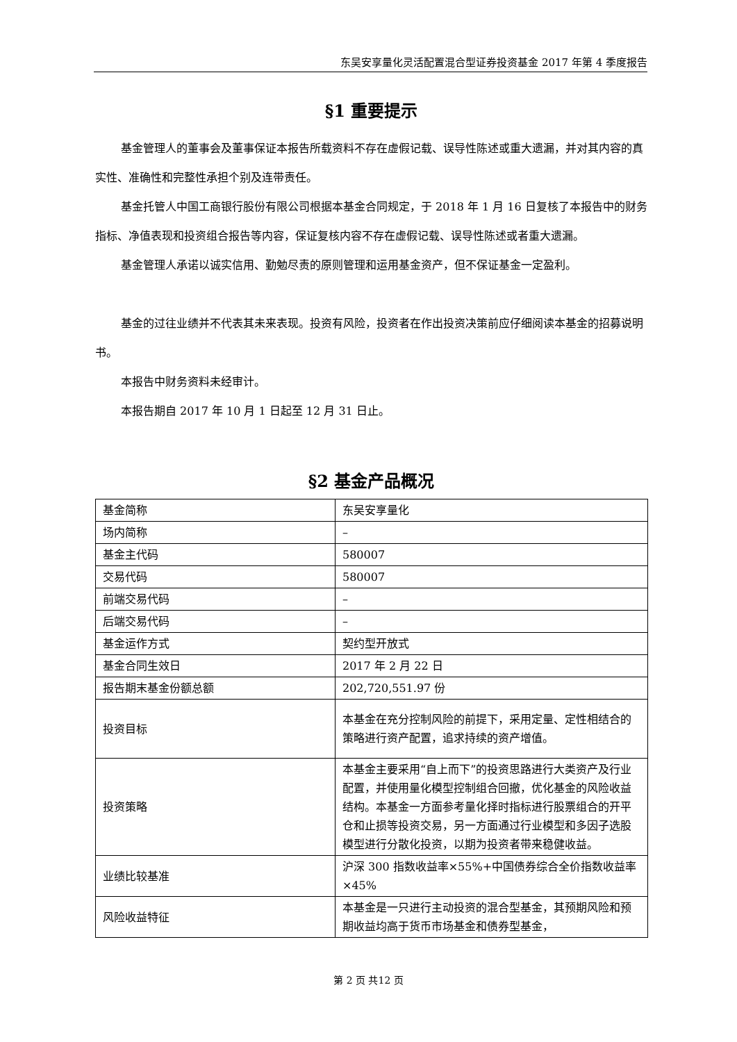东吴安享量化灵活配置混合型证券投资基金 2017 年第 4 季度报告
§1 重要提示
基金管理人的董事会及董事保证本报告所载资料不存在虚假记载、误导性陈述或重大遗漏，并对其内容的真实性、准确性和完整性承担个别及连带责任。
基金托管人中国工商银行股份有限公司根据本基金合同规定，于 2018 年 1 月 16 日复核了本报告中的财务指标、净值表现和投资组合报告等内容，保证复核内容不存在虚假记载、误导性陈述或者重大遗漏。
基金管理人承诺以诚实信用、勤勉尽责的原则管理和运用基金资产，但不保证基金一定盈利。
基金的过往业绩并不代表其未来表现。投资有风险，投资者在作出投资决策前应仔细阅读本基金的招募说明书。
本报告中财务资料未经审计。
本报告期自 2017 年 10 月 1 日起至 12 月 31 日止。
§2 基金产品概况
| 基金简称 | 东吴安享量化 |
| 场内简称 | – |
| 基金主代码 | 580007 |
| 交易代码 | 580007 |
| 前端交易代码 | – |
| 后端交易代码 | – |
| 基金运作方式 | 契约型开放式 |
| 基金合同生效日 | 2017 年 2 月 22 日 |
| 报告期末基金份额总额 | 202,720,551.97 份 |
| 投资目标 | 本基金在充分控制风险的前提下，采用定量、定性相结合的策略进行资产配置，追求持续的资产增值。 |
| 投资策略 | 本基金主要采用“自上而下”的投资思路进行大类资产及行业配置，并使用量化模型控制组合回撤，优化基金的风险收益结构。本基金一方面参考量化择时指标进行股票组合的开平仓和止损等投资交易，另一方面通过行业模型和多因子选股模型进行分散化投资，以期为投资者带来稳健收益。 |
| 业绩比较基准 | 沪深 300 指数收益率×55%+中国债券综合全价指数收益率×45% |
| 风险收益特征 | 本基金是一只进行主动投资的混合型基金，其预期风险和预期收益均高于货币市场基金和债券型基金， |
第 2 页 共12 页